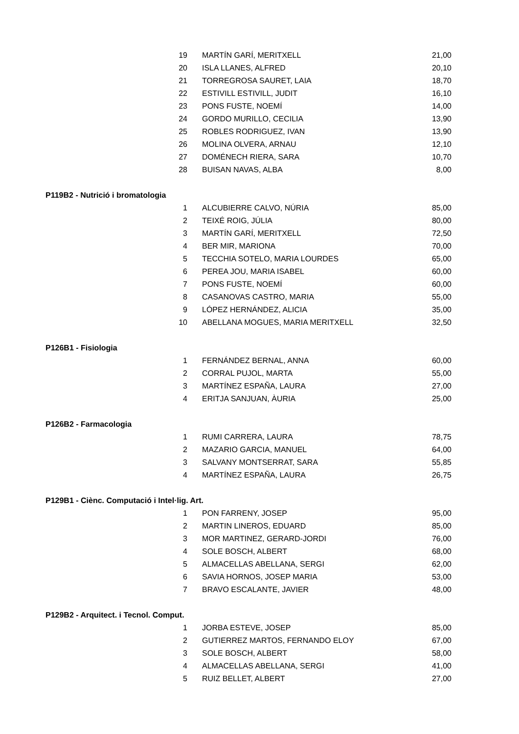| 19 | MARTÍN GARÍ, MERITXELL | 21,00 |
| 20 | ISLA LLANES, ALFRED | 20,10 |
| 21 | TORREGROSA SAURET, LAIA | 18,70 |
| 22 | ESTIVILL ESTIVILL, JUDIT | 16,10 |
| 23 | PONS FUSTE, NOEMÍ | 14,00 |
| 24 | GORDO MURILLO, CECILIA | 13,90 |
| 25 | ROBLES RODRIGUEZ, IVAN | 13,90 |
| 26 | MOLINA OLVERA, ARNAU | 12,10 |
| 27 | DOMÉNECH RIERA, SARA | 10,70 |
| 28 | BUISAN NAVAS, ALBA | 8,00 |
| P119B2 - Nutrició i bromatologia | | |
| 1 | ALCUBIERRE CALVO, NÚRIA | 85,00 |
| 2 | TEIXÉ ROIG, JÚLIA | 80,00 |
| 3 | MARTÍN GARÍ, MERITXELL | 72,50 |
| 4 | BER MIR, MARIONA | 70,00 |
| 5 | TECCHIA SOTELO, MARIA LOURDES | 65,00 |
| 6 | PEREA JOU, MARIA ISABEL | 60,00 |
| 7 | PONS FUSTE, NOEMÍ | 60,00 |
| 8 | CASANOVAS CASTRO, MARIA | 55,00 |
| 9 | LÓPEZ HERNÁNDEZ, ALICIA | 35,00 |
| 10 | ABELLANA MOGUES, MARIA MERITXELL | 32,50 |
| P126B1 - Fisiologia | | |
| 1 | FERNÁNDEZ BERNAL, ANNA | 60,00 |
| 2 | CORRAL PUJOL, MARTA | 55,00 |
| 3 | MARTÍNEZ ESPAÑA, LAURA | 27,00 |
| 4 | ERITJA SANJUAN, ÀURIA | 25,00 |
| P126B2 - Farmacologia | | |
| 1 | RUMI CARRERA, LAURA | 78,75 |
| 2 | MAZARIO GARCIA, MANUEL | 64,00 |
| 3 | SALVANY MONTSERRAT, SARA | 55,85 |
| 4 | MARTÍNEZ ESPAÑA, LAURA | 26,75 |
| P129B1 - Ciènc. Computació i Intel·lig. Art. | | |
| 1 | PON FARRENY, JOSEP | 95,00 |
| 2 | MARTIN LINEROS, EDUARD | 85,00 |
| 3 | MOR MARTINEZ, GERARD-JORDI | 76,00 |
| 4 | SOLE BOSCH, ALBERT | 68,00 |
| 5 | ALMACELLAS ABELLANA, SERGI | 62,00 |
| 6 | SAVIA HORNOS, JOSEP MARIA | 53,00 |
| 7 | BRAVO ESCALANTE, JAVIER | 48,00 |
| P129B2 - Arquitect. i Tecnol. Comput. | | |
| 1 | JORBA ESTEVE, JOSEP | 85,00 |
| 2 | GUTIERREZ MARTOS, FERNANDO ELOY | 67,00 |
| 3 | SOLE BOSCH, ALBERT | 58,00 |
| 4 | ALMACELLAS ABELLANA, SERGI | 41,00 |
| 5 | RUIZ BELLET, ALBERT | 27,00 |